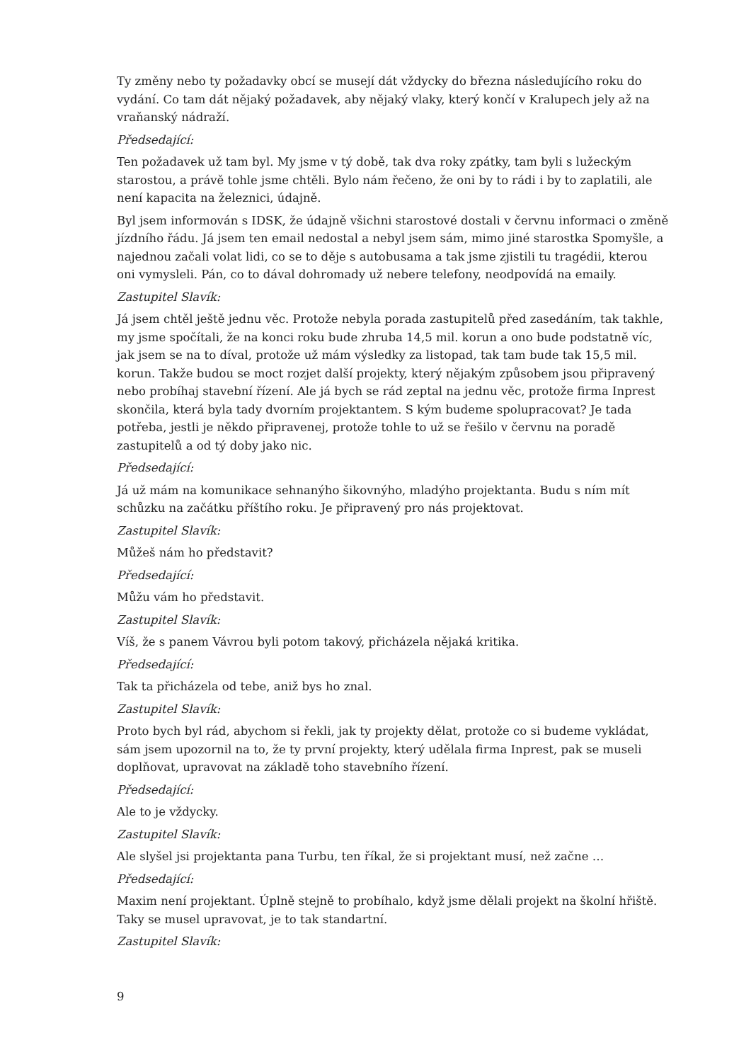Ty změny nebo ty požadavky obcí se musejí dát vždycky do března následujícího roku do vydání. Co tam dát nějaký požadavek, aby nějaký vlaky, který končí v Kralupech jely až na vraňanský nádraží.
Předsedající:
Ten požadavek už tam byl. My jsme v tý době, tak dva roky zpátky, tam byli s lužeckým starostou, a právě tohle jsme chtěli. Bylo nám řečeno, že oni by to rádi i by to zaplatili, ale není kapacita na železnici, údajně.
Byl jsem informován s IDSK, že údajně všichni starostové dostali v červnu informaci o změně jízdního řádu. Já jsem ten email nedostal a nebyl jsem sám, mimo jiné starostka Spomyšle, a najednou začali volat lidi, co se to děje s autobusama a tak jsme zjistili tu tragédii, kterou oni vymysleli. Pán, co to dával dohromady už nebere telefony, neodpovídá na emaily.
Zastupitel Slavík:
Já jsem chtěl ještě jednu věc. Protože nebyla porada zastupitelů před zasedáním, tak takhle, my jsme spočítali, že na konci roku bude zhruba 14,5 mil. korun a ono bude podstatně víc, jak jsem se na to díval, protože už mám výsledky za listopad, tak tam bude tak 15,5 mil. korun. Takže budou se moct rozjet další projekty, který nějakým způsobem jsou připravený nebo probíhaj stavební řízení. Ale já bych se rád zeptal na jednu věc, protože firma Inprest skončila, která byla tady dvorním projektantem. S kým budeme spolupracovat? Je tada potřeba, jestli je někdo připravenej, protože tohle to už se řešilo v červnu na poradě zastupitelů a od tý doby jako nic.
Předsedající:
Já už mám na komunikace sehnanýho šikovnýho, mladýho projektanta. Budu s ním mít schůzku na začátku příštího roku. Je připravený pro nás projektovat.
Zastupitel Slavík:
Můžeš nám ho představit?
Předsedající:
Můžu vám ho představit.
Zastupitel Slavík:
Víš, že s panem Vávrou byli potom takový, přicházela nějaká kritika.
Předsedající:
Tak ta přicházela od tebe, aniž bys ho znal.
Zastupitel Slavík:
Proto bych byl rád, abychom si řekli, jak ty projekty dělat, protože co si budeme vykládat, sám jsem upozornil na to, že ty první projekty, který udělala firma Inprest, pak se museli doplňovat, upravovat na základě toho stavebního řízení.
Předsedající:
Ale to je vždycky.
Zastupitel Slavík:
Ale slyšel jsi projektanta pana Turbu, ten říkal, že si projektant musí, než začne …
Předsedající:
Maxim není projektant. Úplně stejně to probíhalo, když jsme dělali projekt na školní hřiště. Taky se musel upravovat, je to tak standartní.
Zastupitel Slavík:
9